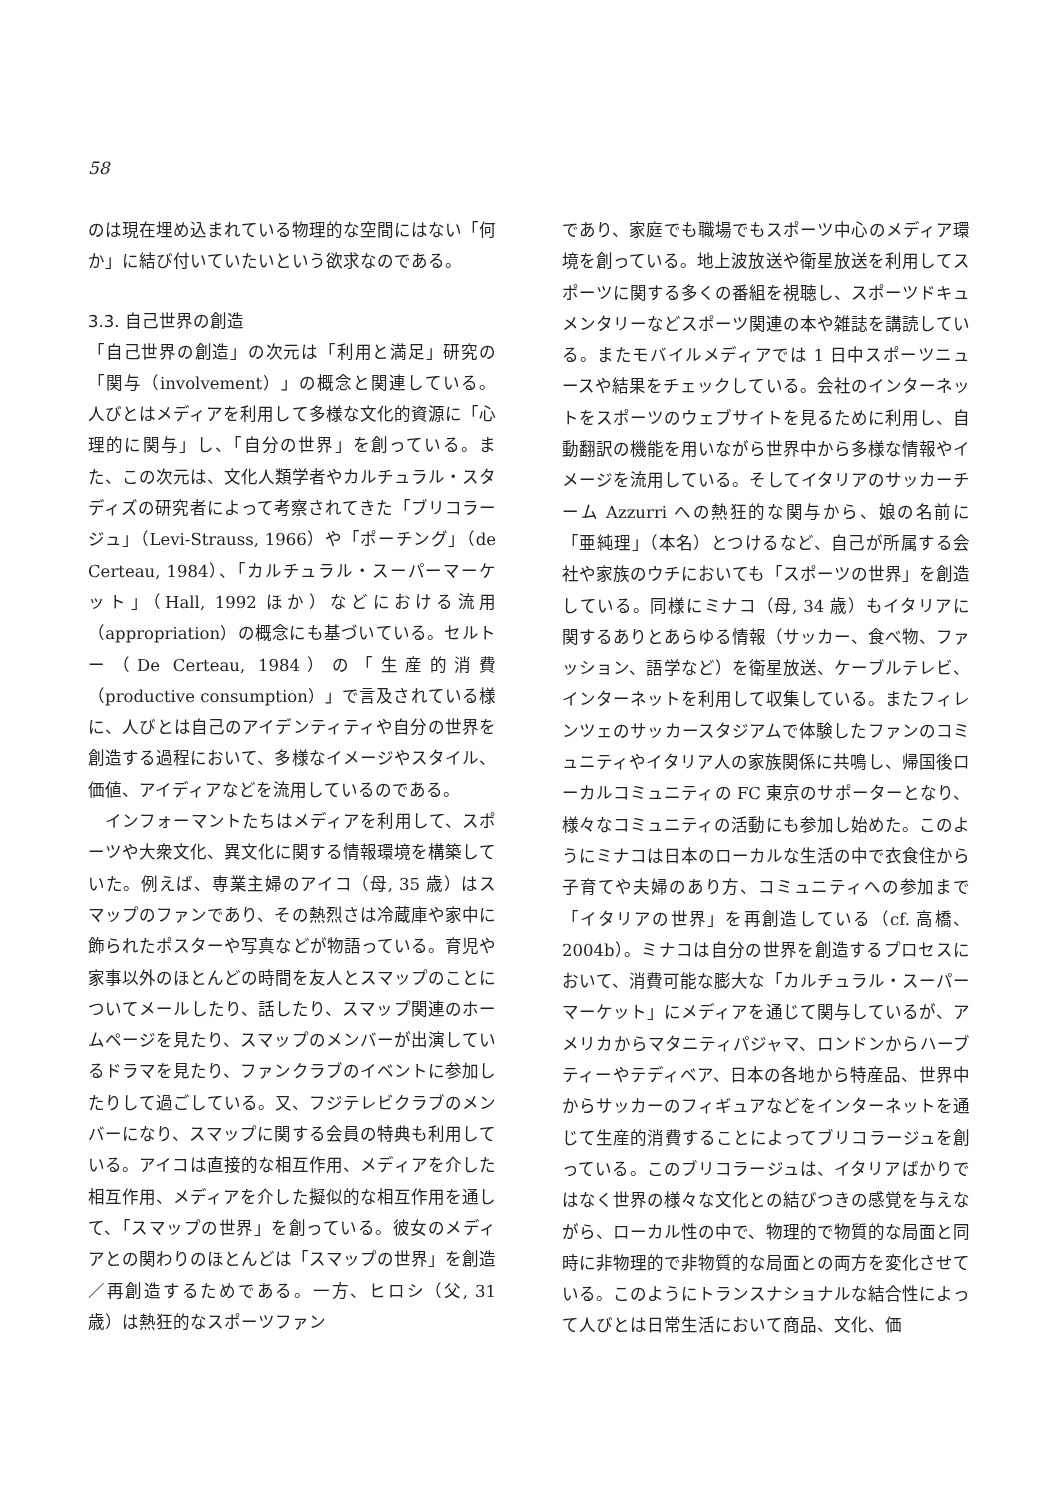58
のは現在埋め込まれている物理的な空間にはない「何か」に結び付いていたいという欲求なのである。
3.3. 自己世界の創造
「自己世界の創造」の次元は「利用と満足」研究の「関与（involvement）」の概念と関連している。人びとはメディアを利用して多様な文化的資源に「心理的に関与」し、「自分の世界」を創っている。また、この次元は、文化人類学者やカルチュラル・スタディズの研究者によって考察されてきた「ブリコラージュ」（Levi-Strauss, 1966）や「ポーチング」（de Certeau, 1984）、「カルチュラル・スーパーマーケット」（Hall, 1992 ほか）などにおける流用（appropriation）の概念にも基づいている。セルトー（De Certeau, 1984）の「生産的消費（productive consumption）」で言及されている様に、人びとは自己のアイデンティティや自分の世界を創造する過程において、多様なイメージやスタイル、価値、アイディアなどを流用しているのである。
　インフォーマントたちはメディアを利用して、スポーツや大衆文化、異文化に関する情報環境を構築していた。例えば、専業主婦のアイコ（母, 35 歳）はスマップのファンであり、その熱烈さは冷蔵庫や家中に飾られたポスターや写真などが物語っている。育児や家事以外のほとんどの時間を友人とスマップのことについてメールしたり、話したり、スマップ関連のホームページを見たり、スマップのメンバーが出演しているドラマを見たり、ファンクラブのイベントに参加したりして過ごしている。又、フジテレビクラブのメンバーになり、スマップに関する会員の特典も利用している。アイコは直接的な相互作用、メディアを介した相互作用、メディアを介した擬似的な相互作用を通して、「スマップの世界」を創っている。彼女のメディアとの関わりのほとんどは「スマップの世界」を創造／再創造するためである。一方、ヒロシ（父, 31 歳）は熱狂的なスポーツファン
であり、家庭でも職場でもスポーツ中心のメディア環境を創っている。地上波放送や衛星放送を利用してスポーツに関する多くの番組を視聴し、スポーツドキュメンタリーなどスポーツ関連の本や雑誌を講読している。またモバイルメディアでは 1 日中スポーツニュースや結果をチェックしている。会社のインターネットをスポーツのウェブサイトを見るために利用し、自動翻訳の機能を用いながら世界中から多様な情報やイメージを流用している。そしてイタリアのサッカーチーム Azzurri への熱狂的な関与から、娘の名前に「亜純理」（本名）とつけるなど、自己が所属する会社や家族のウチにおいても「スポーツの世界」を創造している。同様にミナコ（母, 34 歳）もイタリアに関するありとあらゆる情報（サッカー、食べ物、ファッション、語学など）を衛星放送、ケーブルテレビ、インターネットを利用して収集している。またフィレンツェのサッカースタジアムで体験したファンのコミュニティやイタリア人の家族関係に共鳴し、帰国後ローカルコミュニティの FC 東京のサポーターとなり、様々なコミュニティの活動にも参加し始めた。このようにミナコは日本のローカルな生活の中で衣食住から子育てや夫婦のあり方、コミュニティへの参加まで「イタリアの世界」を再創造している（cf. 高橋、2004b）。ミナコは自分の世界を創造するプロセスにおいて、消費可能な膨大な「カルチュラル・スーパーマーケット」にメディアを通じて関与しているが、アメリカからマタニティパジャマ、ロンドンからハーブティーやテディベア、日本の各地から特産品、世界中からサッカーのフィギュアなどをインターネットを通じて生産的消費することによってブリコラージュを創っている。このブリコラージュは、イタリアばかりではなく世界の様々な文化との結びつきの感覚を与えながら、ローカル性の中で、物理的で物質的な局面と同時に非物理的で非物質的な局面との両方を変化させている。このようにトランスナショナルな結合性によって人びとは日常生活において商品、文化、価